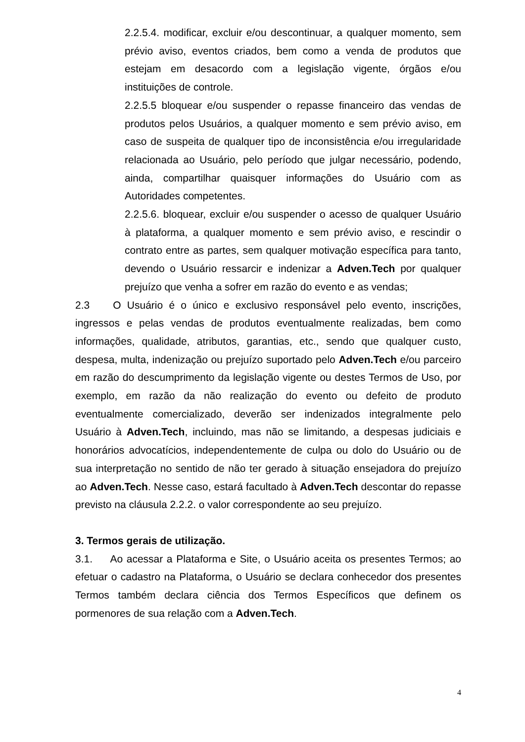2.2.5.4. modificar, excluir e/ou descontinuar, a qualquer momento, sem prévio aviso, eventos criados, bem como a venda de produtos que estejam em desacordo com a legislação vigente, órgãos e/ou instituições de controle.
2.2.5.5 bloquear e/ou suspender o repasse financeiro das vendas de produtos pelos Usuários, a qualquer momento e sem prévio aviso, em caso de suspeita de qualquer tipo de inconsistência e/ou irregularidade relacionada ao Usuário, pelo período que julgar necessário, podendo, ainda, compartilhar quaisquer informações do Usuário com as Autoridades competentes.
2.2.5.6. bloquear, excluir e/ou suspender o acesso de qualquer Usuário à plataforma, a qualquer momento e sem prévio aviso, e rescindir o contrato entre as partes, sem qualquer motivação específica para tanto, devendo o Usuário ressarcir e indenizar a Adven.Tech por qualquer prejuízo que venha a sofrer em razão do evento e as vendas;
2.3 O Usuário é o único e exclusivo responsável pelo evento, inscrições, ingressos e pelas vendas de produtos eventualmente realizadas, bem como informações, qualidade, atributos, garantias, etc., sendo que qualquer custo, despesa, multa, indenização ou prejuízo suportado pelo Adven.Tech e/ou parceiro em razão do descumprimento da legislação vigente ou destes Termos de Uso, por exemplo, em razão da não realização do evento ou defeito de produto eventualmente comercializado, deverão ser indenizados integralmente pelo Usuário à Adven.Tech, incluindo, mas não se limitando, a despesas judiciais e honorários advocatícios, independentemente de culpa ou dolo do Usuário ou de sua interpretação no sentido de não ter gerado à situação ensejadora do prejuízo ao Adven.Tech. Nesse caso, estará facultado à Adven.Tech descontar do repasse previsto na cláusula 2.2.2. o valor correspondente ao seu prejuízo.
3. Termos gerais de utilização.
3.1. Ao acessar a Plataforma e Site, o Usuário aceita os presentes Termos; ao efetuar o cadastro na Plataforma, o Usuário se declara conhecedor dos presentes Termos também declara ciência dos Termos Específicos que definem os pormenores de sua relação com a Adven.Tech.
4